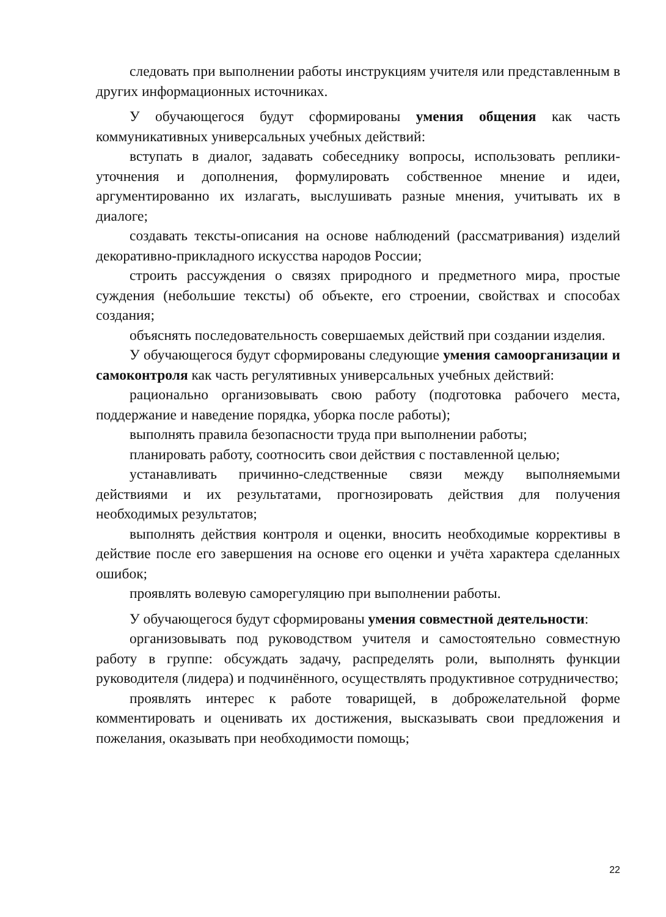следовать при выполнении работы инструкциям учителя или представленным в других информационных источниках.
У обучающегося будут сформированы умения общения как часть коммуникативных универсальных учебных действий:
вступать в диалог, задавать собеседнику вопросы, использовать реплики-уточнения и дополнения, формулировать собственное мнение и идеи, аргументированно их излагать, выслушивать разные мнения, учитывать их в диалоге;
создавать тексты-описания на основе наблюдений (рассматривания) изделий декоративно-прикладного искусства народов России;
строить рассуждения о связях природного и предметного мира, простые суждения (небольшие тексты) об объекте, его строении, свойствах и способах создания;
объяснять последовательность совершаемых действий при создании изделия.
У обучающегося будут сформированы следующие умения самоорганизации и самоконтроля как часть регулятивных универсальных учебных действий:
рационально организовывать свою работу (подготовка рабочего места, поддержание и наведение порядка, уборка после работы);
выполнять правила безопасности труда при выполнении работы;
планировать работу, соотносить свои действия с поставленной целью;
устанавливать причинно-следственные связи между выполняемыми действиями и их результатами, прогнозировать действия для получения необходимых результатов;
выполнять действия контроля и оценки, вносить необходимые коррективы в действие после его завершения на основе его оценки и учёта характера сделанных ошибок;
проявлять волевую саморегуляцию при выполнении работы.
У обучающегося будут сформированы умения совместной деятельности:
организовывать под руководством учителя и самостоятельно совместную работу в группе: обсуждать задачу, распределять роли, выполнять функции руководителя (лидера) и подчинённого, осуществлять продуктивное сотрудничество;
проявлять интерес к работе товарищей, в доброжелательной форме комментировать и оценивать их достижения, высказывать свои предложения и пожелания, оказывать при необходимости помощь;
22